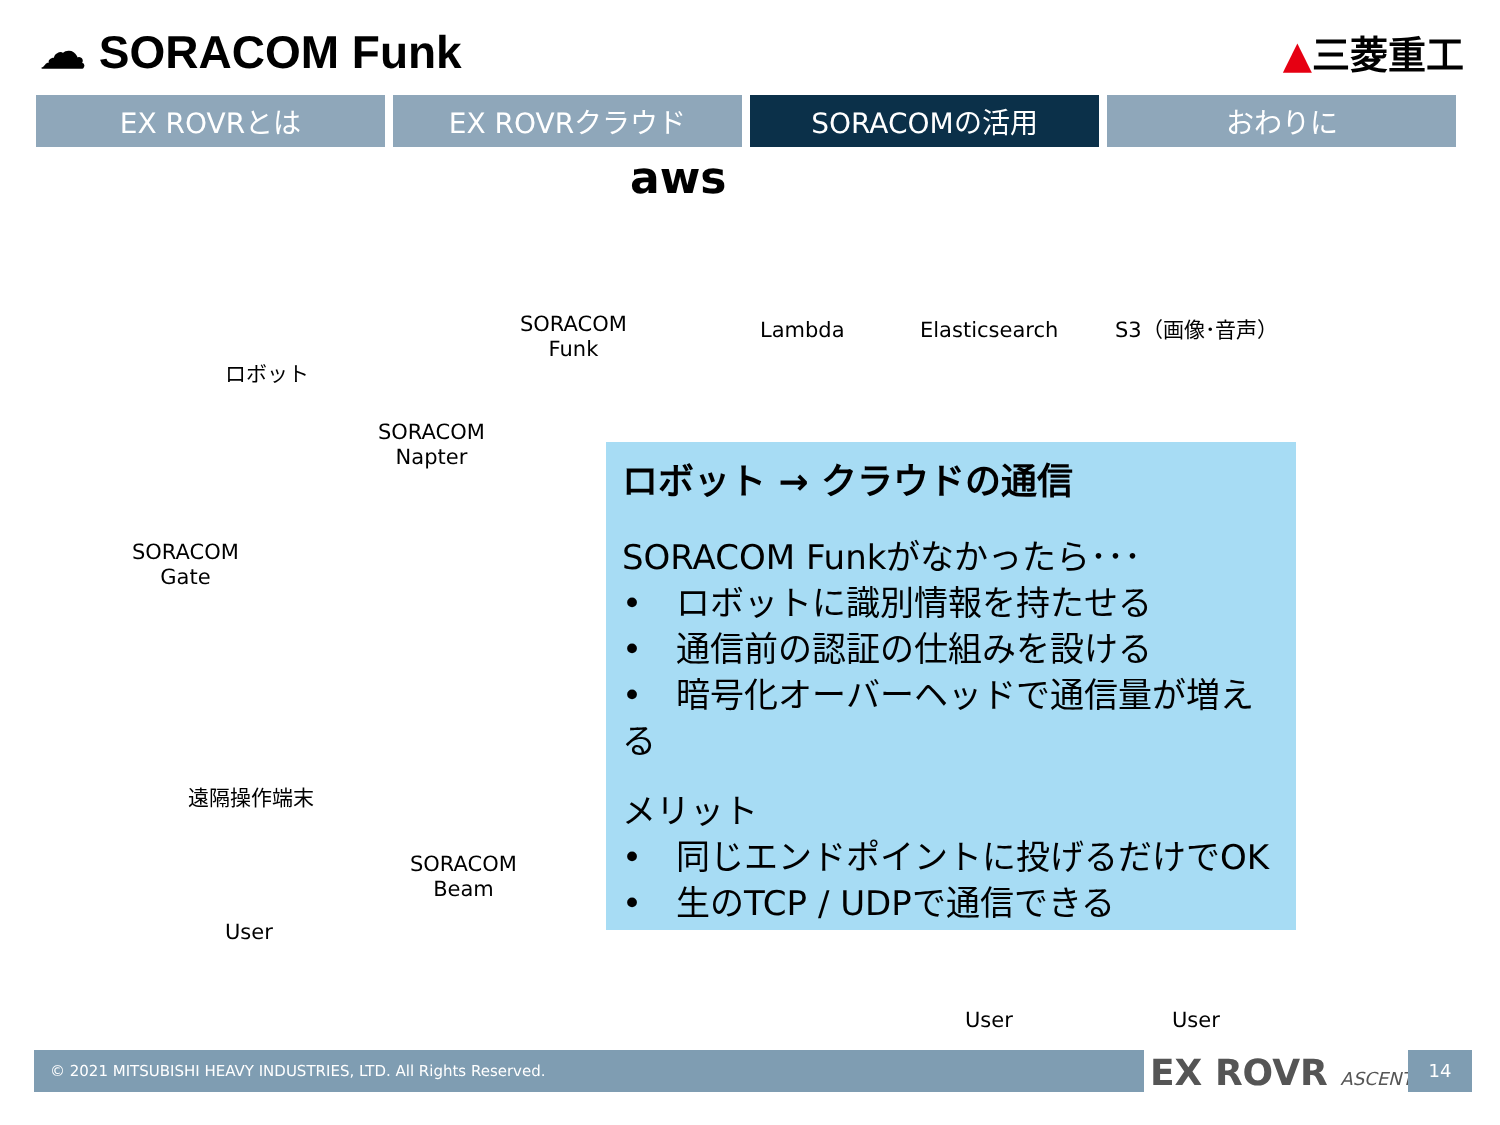☁ SORACOM Funk
▲三菱重工
EX ROVRとは EX ROVRクラウド SORACOMの活用 おわりに
ロボット
aws
SORACOM
Funk
Lambda Elasticsearch S3（画像･音声）
SORACOM
Napter
SORACOM
Gate
遠隔操作端末
SORACOM
Beam
User
User User
ロボット → クラウドの通信
SORACOM Funkがなかったら･･･
•　ロボットに識別情報を持たせる
•　通信前の認証の仕組みを設ける
•　暗号化オーバーヘッドで通信量が増える
メリット
•　同じエンドポイントに投げるだけでOK
•　生のTCP / UDPで通信できる
© 2021 MITSUBISHI HEAVY INDUSTRIES, LTD. All Rights Reserved. EX ROVR ASCENT 14